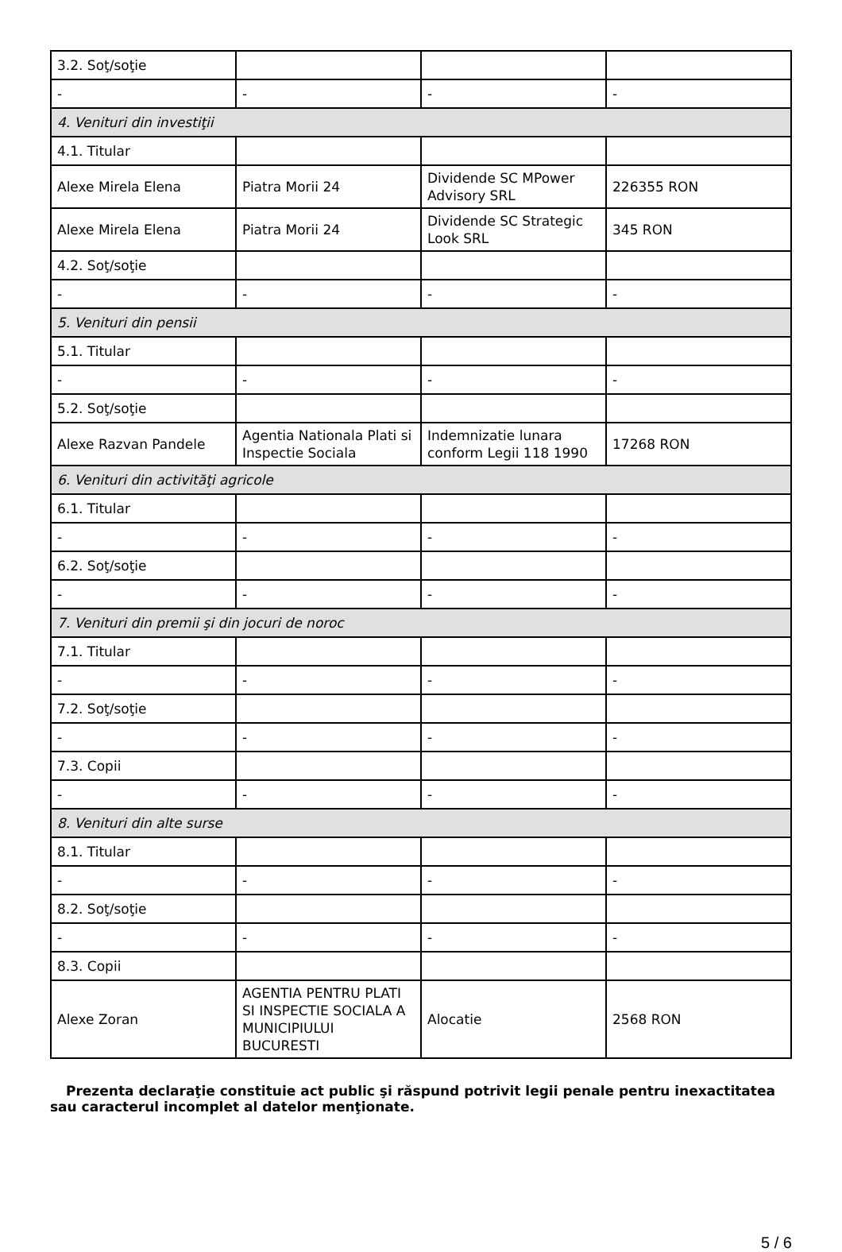| 3.2. Soţ/soţie | | | |
| - | - | - | - |
| 4. Venituri din investiţii | | | |
| 4.1. Titular | | | |
| Alexe Mirela Elena | Piatra Morii 24 | Dividende SC MPower Advisory SRL | 226355 RON |
| Alexe Mirela Elena | Piatra Morii 24 | Dividende SC Strategic Look SRL | 345 RON |
| 4.2. Soţ/soţie | | | |
| - | - | - | - |
| 5. Venituri din pensii | | | |
| 5.1. Titular | | | |
| - | - | - | - |
| 5.2. Soţ/soţie | | | |
| Alexe Razvan Pandele | Agentia Nationala Plati si Inspectie Sociala | Indemnizatie lunara conform Legii 118 1990 | 17268 RON |
| 6. Venituri din activităţi agricole | | | |
| 6.1. Titular | | | |
| - | - | - | - |
| 6.2. Soţ/soţie | | | |
| - | - | - | - |
| 7. Venituri din premii şi din jocuri de noroc | | | |
| 7.1. Titular | | | |
| - | - | - | - |
| 7.2. Soţ/soţie | | | |
| - | - | - | - |
| 7.3. Copii | | | |
| - | - | - | - |
| 8. Venituri din alte surse | | | |
| 8.1. Titular | | | |
| - | - | - | - |
| 8.2. Soţ/soţie | | | |
| - | - | - | - |
| 8.3. Copii | | | |
| Alexe Zoran | AGENTIA PENTRU PLATI SI INSPECTIE SOCIALA A MUNICIPIULUI BUCURESTI | Alocatie | 2568 RON |
Prezenta declaraţie constituie act public şi răspund potrivit legii penale pentru inexactitatea sau caracterul incomplet al datelor menţionate.
5 / 6